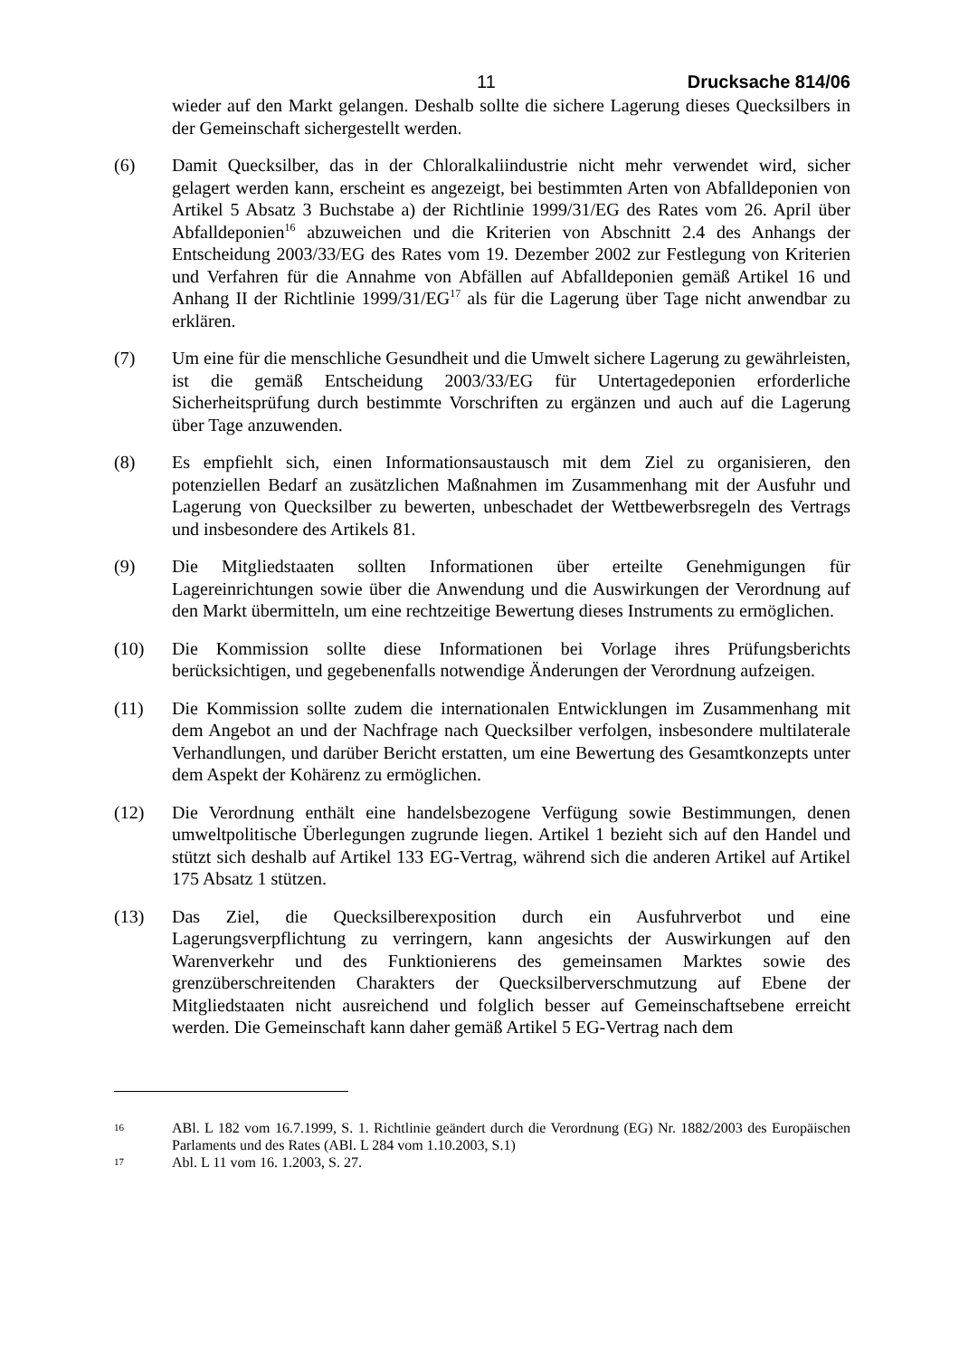11 Drucksache 814/06
wieder auf den Markt gelangen. Deshalb sollte die sichere Lagerung dieses Quecksilbers in der Gemeinschaft sichergestellt werden.
(6) Damit Quecksilber, das in der Chloralkaliindustrie nicht mehr verwendet wird, sicher gelagert werden kann, erscheint es angezeigt, bei bestimmten Arten von Abfalldeponien von Artikel 5 Absatz 3 Buchstabe a) der Richtlinie 1999/31/EG des Rates vom 26. April über Abfalldeponien<sup>16</sup> abzuweichen und die Kriterien von Abschnitt 2.4 des Anhangs der Entscheidung 2003/33/EG des Rates vom 19. Dezember 2002 zur Festlegung von Kriterien und Verfahren für die Annahme von Abfällen auf Abfalldeponien gemäß Artikel 16 und Anhang II der Richtlinie 1999/31/EG<sup>17</sup> als für die Lagerung über Tage nicht anwendbar zu erklären.
(7) Um eine für die menschliche Gesundheit und die Umwelt sichere Lagerung zu gewährleisten, ist die gemäß Entscheidung 2003/33/EG für Untertagedeponien erforderliche Sicherheitsprüfung durch bestimmte Vorschriften zu ergänzen und auch auf die Lagerung über Tage anzuwenden.
(8) Es empfiehlt sich, einen Informationsaustausch mit dem Ziel zu organisieren, den potenziellen Bedarf an zusätzlichen Maßnahmen im Zusammenhang mit der Ausfuhr und Lagerung von Quecksilber zu bewerten, unbeschadet der Wettbewerbsregeln des Vertrags und insbesondere des Artikels 81.
(9) Die Mitgliedstaaten sollten Informationen über erteilte Genehmigungen für Lagereinrichtungen sowie über die Anwendung und die Auswirkungen der Verordnung auf den Markt übermitteln, um eine rechtzeitige Bewertung dieses Instruments zu ermöglichen.
(10) Die Kommission sollte diese Informationen bei Vorlage ihres Prüfungsberichts berücksichtigen, und gegebenenfalls notwendige Änderungen der Verordnung aufzeigen.
(11) Die Kommission sollte zudem die internationalen Entwicklungen im Zusammenhang mit dem Angebot an und der Nachfrage nach Quecksilber verfolgen, insbesondere multilaterale Verhandlungen, und darüber Bericht erstatten, um eine Bewertung des Gesamtkonzepts unter dem Aspekt der Kohärenz zu ermöglichen.
(12) Die Verordnung enthält eine handelsbezogene Verfügung sowie Bestimmungen, denen umweltpolitische Überlegungen zugrunde liegen. Artikel 1 bezieht sich auf den Handel und stützt sich deshalb auf Artikel 133 EG-Vertrag, während sich die anderen Artikel auf Artikel 175 Absatz 1 stützen.
(13) Das Ziel, die Quecksilberexposition durch ein Ausfuhrverbot und eine Lagerungsverpflichtung zu verringern, kann angesichts der Auswirkungen auf den Warenverkehr und des Funktionierens des gemeinsamen Marktes sowie des grenzüberschreitenden Charakters der Quecksilberverschmutzung auf Ebene der Mitgliedstaaten nicht ausreichend und folglich besser auf Gemeinschaftsebene erreicht werden. Die Gemeinschaft kann daher gemäß Artikel 5 EG-Vertrag nach dem
16
ABl. L 182 vom 16.7.1999, S. 1. Richtlinie geändert durch die Verordnung (EG) Nr. 1882/2003 des Europäischen Parlaments und des Rates (ABl. L 284 vom 1.10.2003, S.1)
17
Abl. L 11 vom 16. 1.2003, S. 27.